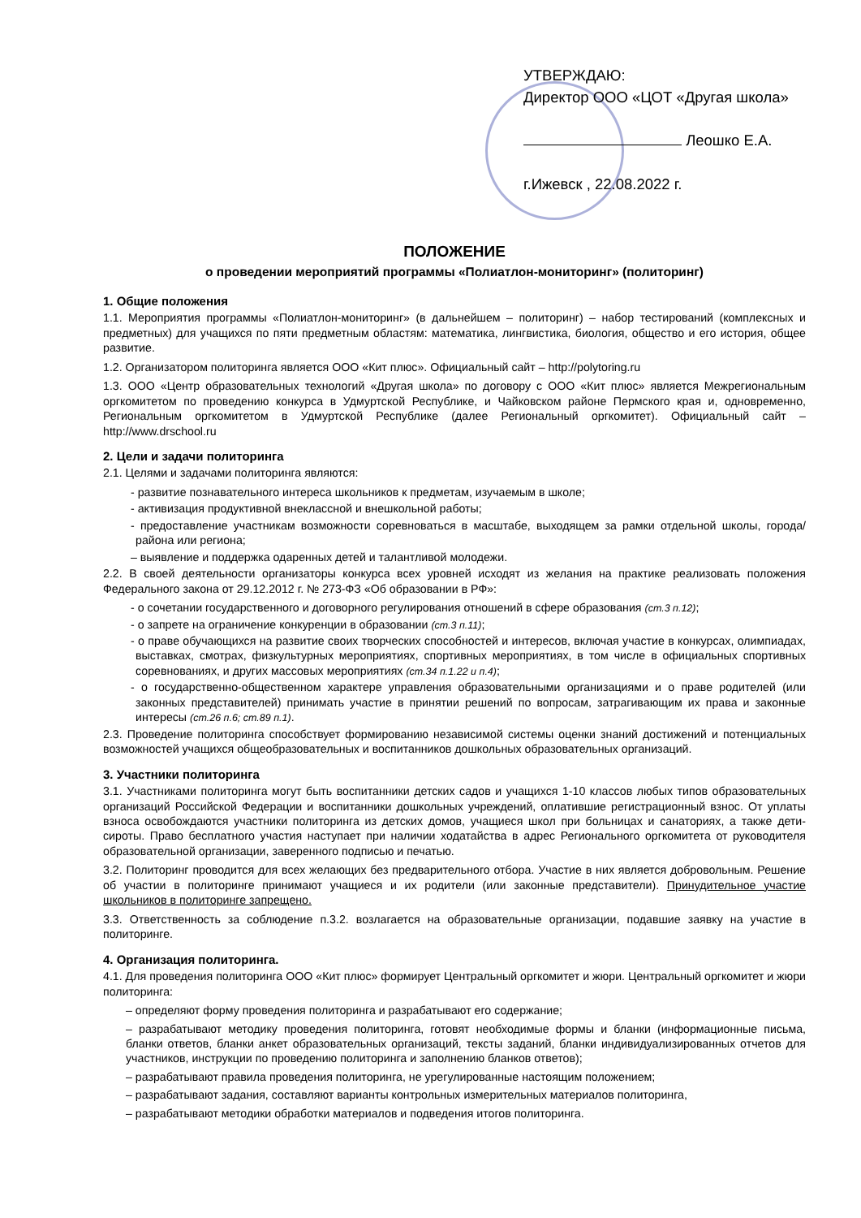УТВЕРЖДАЮ:
Директор ООО «ЦОТ «Другая школа»
Леошко Е.А.
г.Ижевск , 22.08.2022 г.
ПОЛОЖЕНИЕ
о проведении мероприятий программы «Полиатлон-мониторинг» (политоринг)
1. Общие положения
1.1. Мероприятия программы «Полиатлон-мониторинг» (в дальнейшем – политоринг) – набор тестирований (комплексных и предметных) для учащихся по пяти предметным областям: математика, лингвистика, биология, общество и его история, общее развитие.
1.2. Организатором политоринга является ООО «Кит плюс». Официальный сайт – http://polytoring.ru
1.3. ООО «Центр образовательных технологий «Другая школа» по договору с ООО «Кит плюс» является Межрегиональным оргкомитетом по проведению конкурса в Удмуртской Республике, и Чайковском районе Пермского края и, одновременно, Региональным оргкомитетом в Удмуртской Республике (далее Региональный оргкомитет). Официальный сайт – http://www.drschool.ru
2. Цели и задачи политоринга
2.1. Целями и задачами политоринга являются:
- развитие познавательного интереса школьников к предметам, изучаемым в школе;
- активизация продуктивной внеклассной и внешкольной работы;
- предоставление участникам возможности соревноваться в масштабе, выходящем за рамки отдельной школы, города/района или региона;
– выявление и поддержка одаренных детей и талантливой молодежи.
2.2. В своей деятельности организаторы конкурса всех уровней исходят из желания на практике реализовать положения Федерального закона от 29.12.2012 г. № 273-ФЗ «Об образовании в РФ»:
- о сочетании государственного и договорного регулирования отношений в сфере образования (ст.3 п.12);
- о запрете на ограничение конкуренции в образовании (ст.3 п.11);
- о праве обучающихся на развитие своих творческих способностей и интересов, включая участие в конкурсах, олимпиадах, выставках, смотрах, физкультурных мероприятиях, спортивных мероприятиях, в том числе в официальных спортивных соревнованиях, и других массовых мероприятиях (ст.34 п.1.22 и п.4);
- о государственно-общественном характере управления образовательными организациями и о праве родителей (или законных представителей) принимать участие в принятии решений по вопросам, затрагивающим их права и законные интересы (ст.26 п.6; ст.89 п.1).
2.3. Проведение политоринга способствует формированию независимой системы оценки знаний достижений и потенциальных возможностей учащихся общеобразовательных и воспитанников дошкольных образовательных организаций.
3. Участники политоринга
3.1. Участниками политоринга могут быть воспитанники детских садов и учащихся 1-10 классов любых типов образовательных организаций Российской Федерации и воспитанники дошкольных учреждений, оплатившие регистрационный взнос. От уплаты взноса освобождаются участники политоринга из детских домов, учащиеся школ при больницах и санаториях, а также дети-сироты. Право бесплатного участия наступает при наличии ходатайства в адрес Регионального оргкомитета от руководителя образовательной организации, заверенного подписью и печатью.
3.2. Политоринг проводится для всех желающих без предварительного отбора. Участие в них является добровольным. Решение об участии в политоринге принимают учащиеся и их родители (или законные представители). Принудительное участие школьников в политоринге запрещено.
3.3. Ответственность за соблюдение п.3.2. возлагается на образовательные организации, подавшие заявку на участие в политоринге.
4. Организация политоринга.
4.1. Для проведения политоринга ООО «Кит плюс» формирует Центральный оргкомитет и жюри. Центральный оргкомитет и жюри политоринга:
– определяют форму проведения политоринга и разрабатывают его содержание;
– разрабатывают методику проведения политоринга, готовят необходимые формы и бланки (информационные письма, бланки ответов, бланки анкет образовательных организаций, тексты заданий, бланки индивидуализированных отчетов для участников, инструкции по проведению политоринга и заполнению бланков ответов);
– разрабатывают правила проведения политоринга, не урегулированные настоящим положением;
– разрабатывают задания, составляют варианты контрольных измерительных материалов политоринга,
– разрабатывают методики обработки материалов и подведения итогов политоринга.